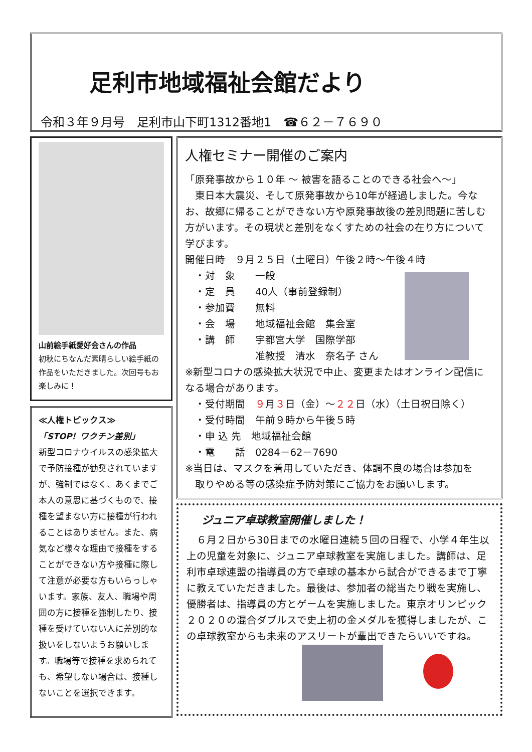足利市地域福祉会館だより
令和３年９月号　足利市山下町1312番地1　☎６２－７６９０
山前絵手紙愛好会さんの作品
初秋にちなんだ素晴らしい絵手紙の作品をいただきました。次回号もお楽しみに！
≪人権トピックス≫
「STOP！ワクチン差別」
新型コロナウイルスの感染拡大で予防接種が勧奨されていますが、強制ではなく、あくまでご本人の意思に基づくもので、接種を望まない方に接種が行われることはありません。また、病気など様々な理由で接種をすることができない方や接種に際して注意が必要な方もいらっしゃいます。家族、友人、職場や周囲の方に接種を強制したり、接種を受けていない人に差別的な扱いをしないようお願いします。職場等で接種を求められても、希望しない場合は、接種しないことを選択できます。
人権セミナー開催のご案内
「原発事故から１０年 ～ 被害を語ることのできる社会へ～」
　東日本大震災、そして原発事故から10年が経過しました。今なお、故郷に帰ることができない方や原発事故後の差別問題に苦しむ方がいます。その現状と差別をなくすための社会の在り方について学びます。
開催日時　９月２５日（土曜日）午後２時～午後４時
　・対　象　　一般
　・定　員　　40人（事前登録制）
　・参加費　　無料
　・会　場　　地域福祉会館　集会室
　・講　師　　宇都宮大学　国際学部
　　　　　　　准教授　清水　奈名子 さん
※新型コロナの感染拡大状況で中止、変更またはオンライン配信になる場合があります。
　・受付期間　９月３日（金）～２２日（水）（土日祝日除く）
　・受付時間　午前９時から午後５時
　・申 込 先　地域福祉会館
　・電　　話　0284－62－7690
※当日は、マスクを着用していただき、体調不良の場合は参加を
　取りやめる等の感染症予防対策にご協力をお願いします。
ジュニア卓球教室開催しました！
　６月２日から30日までの水曜日連続５回の日程で、小学４年生以上の児童を対象に、ジュニア卓球教室を実施しました。講師は、足利市卓球連盟の指導員の方で卓球の基本から試合ができるまで丁寧に教えていただきました。最後は、参加者の総当たり戦を実施し、優勝者は、指導員の方とゲームを実施しました。東京オリンピック２０２０の混合ダブルスで史上初の金メダルを獲得しましたが、この卓球教室からも未来のアスリートが輩出できたらいいですね。